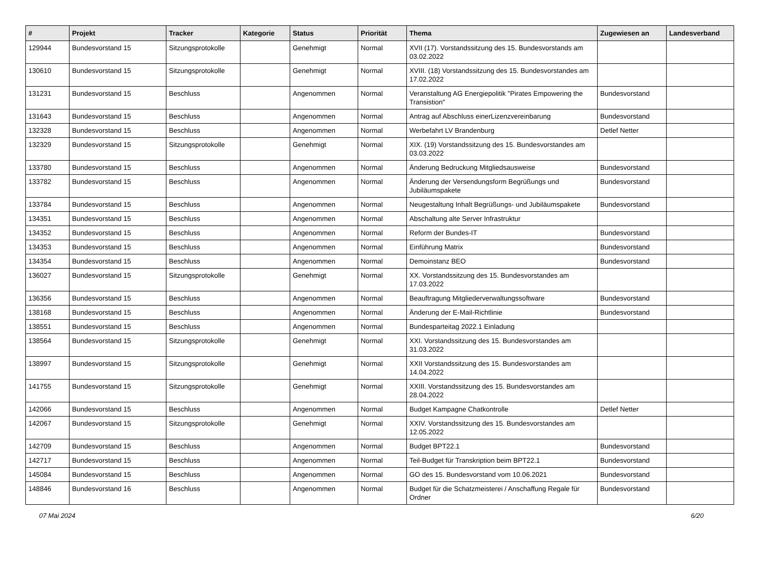| # | Projekt | Tracker | Kategorie | Status | Priorität | Thema | Zugewiesen an | Landesverband |
| --- | --- | --- | --- | --- | --- | --- | --- | --- |
| 129944 | Bundesvorstand 15 | Sitzungsprotokolle | | Genehmigt | Normal | XVII (17). Vorstandssitzung des 15. Bundesvorstands am 03.02.2022 | | |
| 130610 | Bundesvorstand 15 | Sitzungsprotokolle | | Genehmigt | Normal | XVIII. (18) Vorstandssitzung des 15. Bundesvorstandes am 17.02.2022 | | |
| 131231 | Bundesvorstand 15 | Beschluss | | Angenommen | Normal | Veranstaltung AG Energiepolitik "Pirates Empowering the Transistion" | Bundesvorstand | |
| 131643 | Bundesvorstand 15 | Beschluss | | Angenommen | Normal | Antrag auf Abschluss einerLizenzvereinbarung | Bundesvorstand | |
| 132328 | Bundesvorstand 15 | Beschluss | | Angenommen | Normal | Werbefahrt LV Brandenburg | Detlef Netter | |
| 132329 | Bundesvorstand 15 | Sitzungsprotokolle | | Genehmigt | Normal | XIX. (19) Vorstandssitzung des 15. Bundesvorstandes am 03.03.2022 | | |
| 133780 | Bundesvorstand 15 | Beschluss | | Angenommen | Normal | Änderung Bedruckung Mitgliedsausweise | Bundesvorstand | |
| 133782 | Bundesvorstand 15 | Beschluss | | Angenommen | Normal | Änderung der Versendungsform Begrüßungs und Jubiläumspakete | Bundesvorstand | |
| 133784 | Bundesvorstand 15 | Beschluss | | Angenommen | Normal | Neugestaltung Inhalt Begrüßungs- und Jubiläumspakete | Bundesvorstand | |
| 134351 | Bundesvorstand 15 | Beschluss | | Angenommen | Normal | Abschaltung alte Server Infrastruktur | | |
| 134352 | Bundesvorstand 15 | Beschluss | | Angenommen | Normal | Reform der Bundes-IT | Bundesvorstand | |
| 134353 | Bundesvorstand 15 | Beschluss | | Angenommen | Normal | Einführung Matrix | Bundesvorstand | |
| 134354 | Bundesvorstand 15 | Beschluss | | Angenommen | Normal | Demoinstanz BEO | Bundesvorstand | |
| 136027 | Bundesvorstand 15 | Sitzungsprotokolle | | Genehmigt | Normal | XX. Vorstandssitzung des 15. Bundesvorstandes am 17.03.2022 | | |
| 136356 | Bundesvorstand 15 | Beschluss | | Angenommen | Normal | Beauftragung Mitgliederverwaltungssoftware | Bundesvorstand | |
| 138168 | Bundesvorstand 15 | Beschluss | | Angenommen | Normal | Änderung der E-Mail-Richtlinie | Bundesvorstand | |
| 138551 | Bundesvorstand 15 | Beschluss | | Angenommen | Normal | Bundesparteitag 2022.1 Einladung | | |
| 138564 | Bundesvorstand 15 | Sitzungsprotokolle | | Genehmigt | Normal | XXI. Vorstandssitzung des 15. Bundesvorstandes am 31.03.2022 | | |
| 138997 | Bundesvorstand 15 | Sitzungsprotokolle | | Genehmigt | Normal | XXII Vorstandssitzung des 15. Bundesvorstandes am 14.04.2022 | | |
| 141755 | Bundesvorstand 15 | Sitzungsprotokolle | | Genehmigt | Normal | XXIII. Vorstandssitzung des 15. Bundesvorstandes am 28.04.2022 | | |
| 142066 | Bundesvorstand 15 | Beschluss | | Angenommen | Normal | Budget Kampagne Chatkontrolle | Detlef Netter | |
| 142067 | Bundesvorstand 15 | Sitzungsprotokolle | | Genehmigt | Normal | XXIV. Vorstandssitzung des 15. Bundesvorstandes am 12.05.2022 | | |
| 142709 | Bundesvorstand 15 | Beschluss | | Angenommen | Normal | Budget BPT22.1 | Bundesvorstand | |
| 142717 | Bundesvorstand 15 | Beschluss | | Angenommen | Normal | Teil-Budget für Transkription beim BPT22.1 | Bundesvorstand | |
| 145084 | Bundesvorstand 15 | Beschluss | | Angenommen | Normal | GO des 15. Bundesvorstand vom 10.06.2021 | Bundesvorstand | |
| 148846 | Bundesvorstand 16 | Beschluss | | Angenommen | Normal | Budget für die Schatzmeisterei / Anschaffung Regale für Ordner | Bundesvorstand | |
07 Mai 2024 6/20